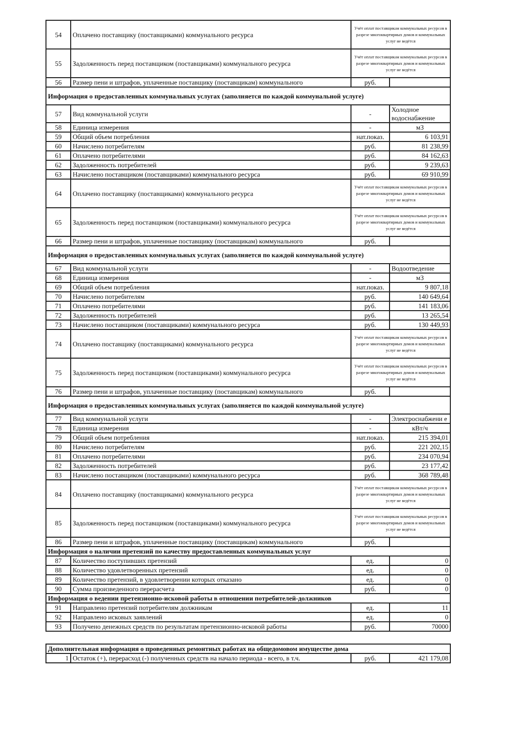| 54 | Оплачено поставщику (поставщиками) коммунального ресурса | Учёт оплат поставщикам коммунальных ресурсов в разрезе многоквартирных домов и коммунальных услуг не ведётся | |
| 55 | Задолженность перед поставщиком (поставщиками) коммунального ресурса | Учёт оплат поставщикам коммунальных ресурсов в разрезе многоквартирных домов и коммунальных услуг не ведётся | |
| 56 | Размер пени и штрафов, уплаченные поставщику (поставщикам) коммунального | руб. | |
| Информация о предоставленных коммунальных услугах (заполняется по каждой коммунальной услуге) | | | |
| 57 | Вид коммунальной услуги | - | Холодное водоснабжение |
| 58 | Единица измерения | - | м3 |
| 59 | Общий объем потребления | нат.показ. | 6 103,91 |
| 60 | Начислено потребителям | руб. | 81 238,99 |
| 61 | Оплачено потребителями | руб. | 84 162,63 |
| 62 | Задолженность потребителей | руб. | 9 239,63 |
| 63 | Начислено поставщиком (поставщиками) коммунального ресурса | руб. | 69 910,99 |
| 64 | Оплачено поставщику (поставщиками) коммунального ресурса | Учёт оплат поставщикам коммунальных ресурсов в разрезе многоквартирных домов и коммунальных услуг не ведётся | |
| 65 | Задолженность перед поставщиком (поставщиками) коммунального ресурса | Учёт оплат поставщикам коммунальных ресурсов в разрезе многоквартирных домов и коммунальных услуг не ведётся | |
| 66 | Размер пени и штрафов, уплаченные поставщику (поставщикам) коммунального | руб. | |
| Информация о предоставленных коммунальных услугах (заполняется по каждой коммунальной услуге) | | | |
| 67 | Вид коммунальной услуги | - | Водоотведение |
| 68 | Единица измерения | - | м3 |
| 69 | Общий объем потребления | нат.показ. | 9 807,18 |
| 70 | Начислено потребителям | руб. | 140 649,64 |
| 71 | Оплачено потребителями | руб. | 141 183,06 |
| 72 | Задолженность потребителей | руб. | 13 265,54 |
| 73 | Начислено поставщиком (поставщиками) коммунального ресурса | руб. | 130 449,93 |
| 74 | Оплачено поставщику (поставщиками) коммунального ресурса | Учёт оплат поставщикам коммунальных ресурсов в разрезе многоквартирных домов и коммунальных услуг не ведётся | |
| 75 | Задолженность перед поставщиком (поставщиками) коммунального ресурса | Учёт оплат поставщикам коммунальных ресурсов в разрезе многоквартирных домов и коммунальных услуг не ведётся | |
| 76 | Размер пени и штрафов, уплаченные поставщику (поставщикам) коммунального | руб. | |
| Информация о предоставленных коммунальных услугах (заполняется по каждой коммунальной услуге) | | | |
| 77 | Вид коммунальной услуги | - | Электроснабжени е |
| 78 | Единица измерения | - | кВт/ч |
| 79 | Общий объем потребления | нат.показ. | 215 394,01 |
| 80 | Начислено потребителям | руб. | 221 202,15 |
| 81 | Оплачено потребителями | руб. | 234 070,94 |
| 82 | Задолженность потребителей | руб. | 23 177,42 |
| 83 | Начислено поставщиком (поставщиками) коммунального ресурса | руб. | 368 789,48 |
| 84 | Оплачено поставщику (поставщиками) коммунального ресурса | Учёт оплат поставщикам коммунальных ресурсов в разрезе многоквартирных домов и коммунальных услуг не ведётся | |
| 85 | Задолженность перед поставщиком (поставщиками) коммунального ресурса | Учёт оплат поставщикам коммунальных ресурсов в разрезе многоквартирных домов и коммунальных услуг не ведётся | |
| 86 | Размер пени и штрафов, уплаченные поставщику (поставщикам) коммунального | руб. | |
| Информация о наличии претензий по качеству предоставленных коммунальных услуг | | | |
| 87 | Количество поступивших претензий | ед. | 0 |
| 88 | Количество удовлетворенных претензий | ед. | 0 |
| 89 | Количество претензий, в удовлетворении которых отказано | ед. | 0 |
| 90 | Сумма произведенного перерасчета | руб. | 0 |
| Информация о ведении претензионно-исковой работы в отношении потребителей-должников | | | |
| 91 | Направлено претензий потребителям должникам | ед. | 11 |
| 92 | Направлено исковых заявлений | ед. | 0 |
| 93 | Получено денежных средств по результатам претензионно-исковой работы | руб. | 70000 |
| Дополнительная информация о проведенных ремонтных работах на общедомовом имуществе дома | | | |
| 1 | Остаток (+), перерасход (-) полученных средств на начало периода - всего, в т.ч. | руб. | 421 179,08 |